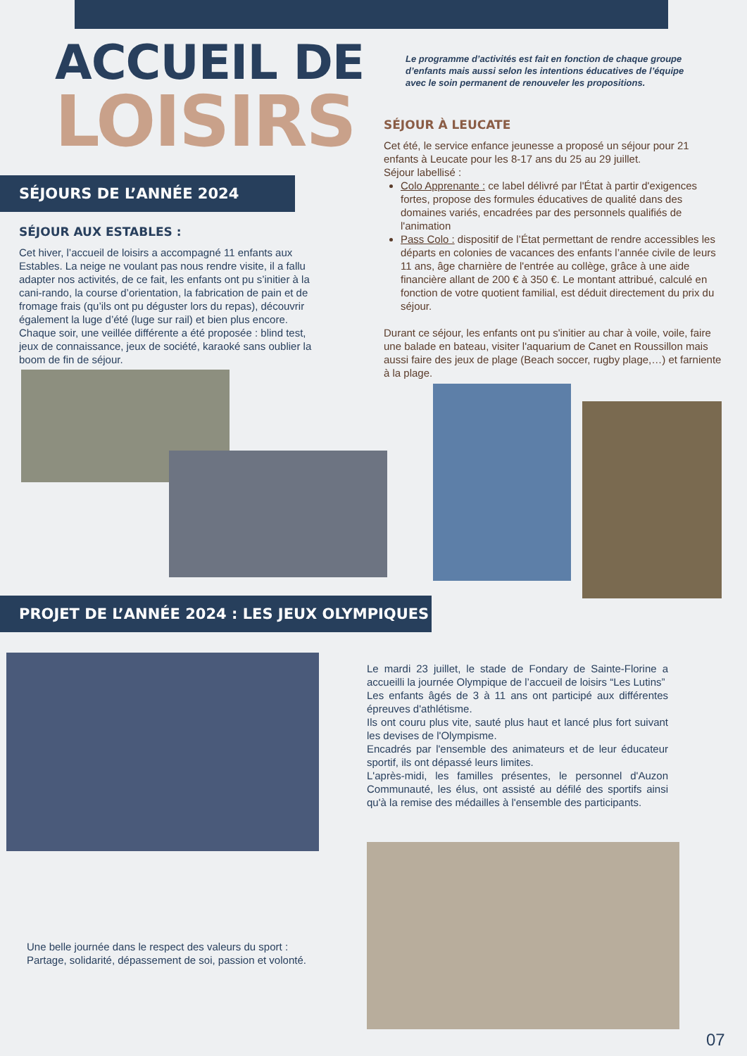ACCUEIL DE
LOISIRS
Le programme d’activités est fait en fonction de chaque groupe d’enfants mais aussi selon les intentions éducatives de l’équipe avec le soin permanent de renouveler les propositions.
SÉJOURS DE L’ANNÉE 2024
SÉJOUR AUX ESTABLES :
Cet hiver, l’accueil de loisirs a accompagné 11 enfants aux Estables. La neige ne voulant pas nous rendre visite, il a fallu adapter nos activités, de ce fait, les enfants ont pu s’initier à la cani-rando, la course d’orientation, la fabrication de pain et de fromage frais (qu’ils ont pu déguster lors du repas), découvrir également la luge d’été (luge sur rail) et bien plus encore. Chaque soir, une veillée différente a été proposée : blind test, jeux de connaissance, jeux de société, karaoké sans oublier la boom de fin de séjour.
SÉJOUR À LEUCATE
Cet été, le service enfance jeunesse a proposé un séjour pour 21 enfants à Leucate pour les 8-17 ans du 25 au 29 juillet.
Séjour labellisé :
Colo Apprenante : ce label délivré par l'État à partir d'exigences fortes, propose des formules éducatives de qualité dans des domaines variés, encadrées par des personnels qualifiés de l'animation
Pass Colo : dispositif de l’État permettant de rendre accessibles les départs en colonies de vacances des enfants l’année civile de leurs 11 ans, âge charnière de l'entrée au collège, grâce à une aide financière allant de 200 € à 350 €. Le montant attribué, calculé en fonction de votre quotient familial, est déduit directement du prix du séjour.
Durant ce séjour, les enfants ont pu s'initier au char à voile, voile, faire une balade en bateau, visiter l'aquarium de Canet en Roussillon mais aussi faire des jeux de plage (Beach soccer, rugby plage,…) et farniente à la plage.
PROJET DE L’ANNÉE 2024 : LES JEUX OLYMPIQUES
Le mardi 23 juillet, le stade de Fondary de Sainte-Florine a accueilli la journée Olympique de l’accueil de loisirs “Les Lutins”
Les enfants âgés de 3 à 11 ans ont participé aux différentes épreuves d'athlétisme.
Ils ont couru plus vite, sauté plus haut et lancé plus fort suivant les devises de l'Olympisme.
Encadrés par l'ensemble des animateurs et de leur éducateur sportif, ils ont dépassé leurs limites.
L'après-midi, les familles présentes, le personnel d'Auzon Communauté, les élus, ont assisté au défilé des sportifs ainsi qu'à la remise des médailles à l'ensemble des participants.
Une belle journée dans le respect des valeurs du sport :
Partage, solidarité, dépassement de soi, passion et volonté.
07